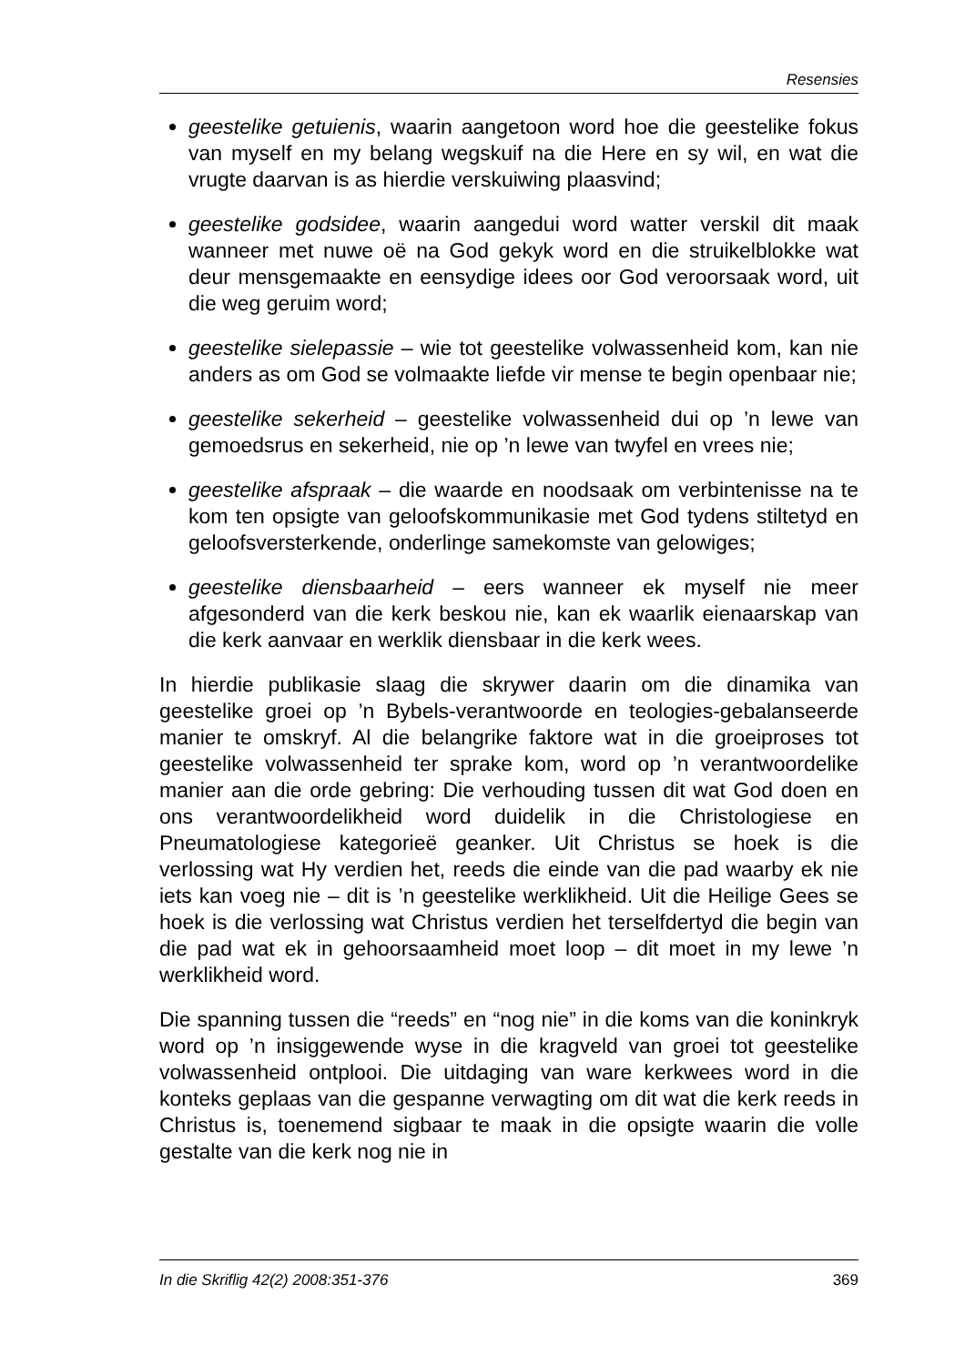Resensies
geestelike getuienis, waarin aangetoon word hoe die geestelike fokus van myself en my belang wegskuif na die Here en sy wil, en wat die vrugte daarvan is as hierdie verskuiwing plaasvind;
geestelike godsidee, waarin aangedui word watter verskil dit maak wanneer met nuwe oë na God gekyk word en die struikelblokke wat deur mensgemaakte en eensydige idees oor God veroorsaak word, uit die weg geruim word;
geestelike sielepassie – wie tot geestelike volwassenheid kom, kan nie anders as om God se volmaakte liefde vir mense te begin openbaar nie;
geestelike sekerheid – geestelike volwassenheid dui op ’n lewe van gemoedsrus en sekerheid, nie op ’n lewe van twyfel en vrees nie;
geestelike afspraak – die waarde en noodsaak om verbintenisse na te kom ten opsigte van geloofskommunikasie met God tydens stiltetyd en geloofsversterkende, onderlinge samekomste van gelowiges;
geestelike diensbaarheid – eers wanneer ek myself nie meer afgesonderd van die kerk beskou nie, kan ek waarlik eienaarskap van die kerk aanvaar en werklik diensbaar in die kerk wees.
In hierdie publikasie slaag die skrywer daarin om die dinamika van geestelike groei op ’n Bybels-verantwoorde en teologies-gebalanseerde manier te omskryf. Al die belangrike faktore wat in die groeiproses tot geestelike volwassenheid ter sprake kom, word op ’n verantwoordelike manier aan die orde gebring: Die verhouding tussen dit wat God doen en ons verantwoordelikheid word duidelik in die Christologiese en Pneumatologiese kategorieë geanker. Uit Christus se hoek is die verlossing wat Hy verdien het, reeds die einde van die pad waarby ek nie iets kan voeg nie – dit is ’n geestelike werklikheid. Uit die Heilige Gees se hoek is die verlossing wat Christus verdien het terselfdertyd die begin van die pad wat ek in gehoorsaamheid moet loop – dit moet in my lewe ’n werklikheid word.
Die spanning tussen die “reeds” en “nog nie” in die koms van die koninkryk word op ’n insiggewende wyse in die kragveld van groei tot geestelike volwassenheid ontplooi. Die uitdaging van ware kerkwees word in die konteks geplaas van die gespanne verwagting om dit wat die kerk reeds in Christus is, toenemend sigbaar te maak in die opsigte waarin die volle gestalte van die kerk nog nie in
In die Skriflig 42(2) 2008:351-376 369